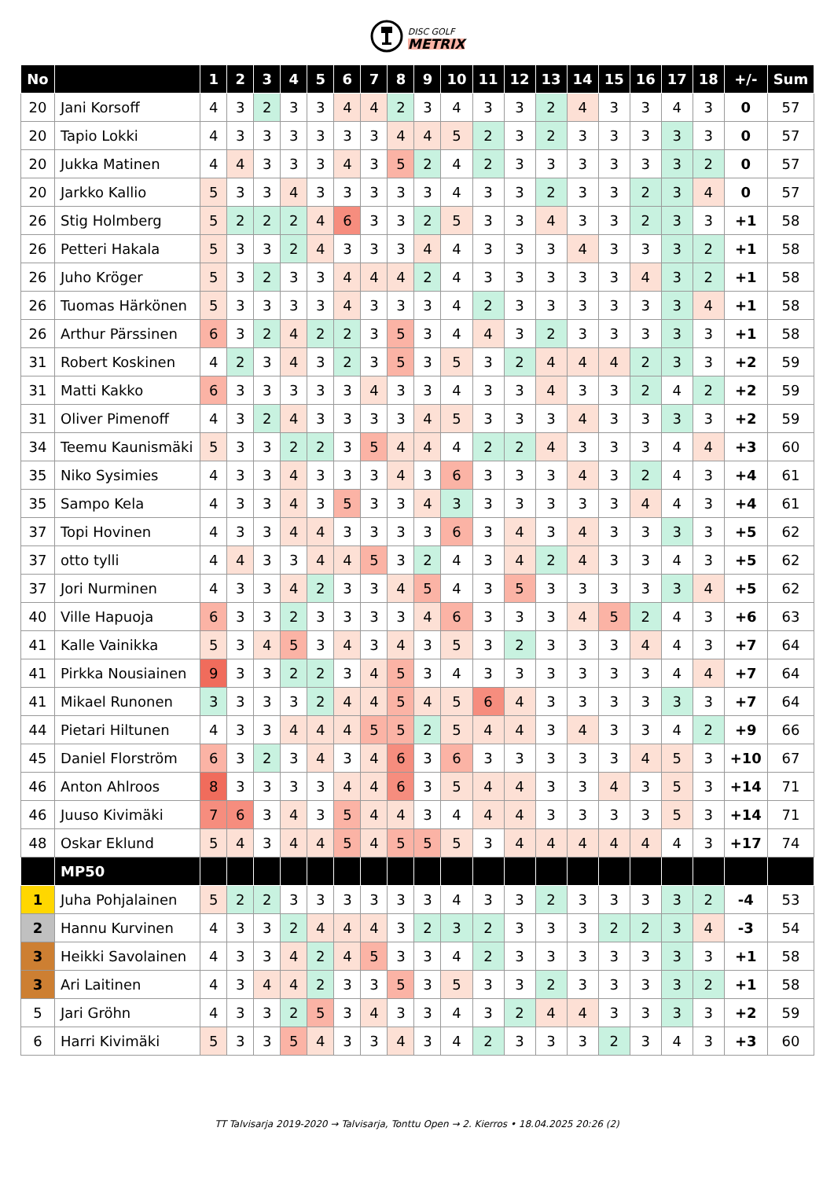DISC GOLF
METRIX
| No | | 1 | 2 | 3 | 4 | 5 | 6 | 7 | 8 | 9 | 10 | 11 | 12 | 13 | 14 | 15 | 16 | 17 | 18 | +/- | Sum |
| --- | --- | --- | --- | --- | --- | --- | --- | --- | --- | --- | --- | --- | --- | --- | --- | --- | --- | --- | --- | --- | --- |
| 20 | Jani Korsoff | 4 | 3 | 2 | 3 | 3 | 4 | 4 | 2 | 3 | 4 | 3 | 3 | 2 | 4 | 3 | 3 | 4 | 3 | 0 | 57 |
| 20 | Tapio Lokki | 4 | 3 | 3 | 3 | 3 | 3 | 3 | 4 | 4 | 5 | 2 | 3 | 2 | 3 | 3 | 3 | 3 | 3 | 0 | 57 |
| 20 | Jukka Matinen | 4 | 4 | 3 | 3 | 3 | 4 | 3 | 5 | 2 | 4 | 2 | 3 | 3 | 3 | 3 | 3 | 3 | 2 | 0 | 57 |
| 20 | Jarkko Kallio | 5 | 3 | 3 | 4 | 3 | 3 | 3 | 3 | 3 | 4 | 3 | 3 | 2 | 3 | 3 | 2 | 3 | 4 | 0 | 57 |
| 26 | Stig Holmberg | 5 | 2 | 2 | 2 | 4 | 6 | 3 | 3 | 2 | 5 | 3 | 3 | 4 | 3 | 3 | 2 | 3 | 3 | +1 | 58 |
| 26 | Petteri Hakala | 5 | 3 | 3 | 2 | 4 | 3 | 3 | 3 | 4 | 4 | 3 | 3 | 3 | 4 | 3 | 3 | 3 | 2 | +1 | 58 |
| 26 | Juho Kröger | 5 | 3 | 2 | 3 | 3 | 4 | 4 | 4 | 2 | 4 | 3 | 3 | 3 | 3 | 3 | 4 | 3 | 2 | +1 | 58 |
| 26 | Tuomas Härkönen | 5 | 3 | 3 | 3 | 3 | 4 | 3 | 3 | 3 | 4 | 2 | 3 | 3 | 3 | 3 | 3 | 3 | 4 | +1 | 58 |
| 26 | Arthur Pärssinen | 6 | 3 | 2 | 4 | 2 | 2 | 3 | 5 | 3 | 4 | 4 | 3 | 2 | 3 | 3 | 3 | 3 | 3 | +1 | 58 |
| 31 | Robert Koskinen | 4 | 2 | 3 | 4 | 3 | 2 | 3 | 5 | 3 | 5 | 3 | 2 | 4 | 4 | 4 | 2 | 3 | 3 | +2 | 59 |
| 31 | Matti Kakko | 6 | 3 | 3 | 3 | 3 | 3 | 4 | 3 | 3 | 4 | 3 | 3 | 4 | 3 | 3 | 2 | 4 | 2 | +2 | 59 |
| 31 | Oliver Pimenoff | 4 | 3 | 2 | 4 | 3 | 3 | 3 | 3 | 4 | 5 | 3 | 3 | 3 | 4 | 3 | 3 | 3 | 3 | +2 | 59 |
| 34 | Teemu Kaunismäki | 5 | 3 | 3 | 2 | 2 | 3 | 5 | 4 | 4 | 4 | 2 | 2 | 4 | 3 | 3 | 3 | 4 | 4 | +3 | 60 |
| 35 | Niko Sysimies | 4 | 3 | 3 | 4 | 3 | 3 | 3 | 4 | 3 | 6 | 3 | 3 | 3 | 4 | 3 | 2 | 4 | 3 | +4 | 61 |
| 35 | Sampo Kela | 4 | 3 | 3 | 4 | 3 | 5 | 3 | 3 | 4 | 3 | 3 | 3 | 3 | 3 | 3 | 4 | 4 | 3 | +4 | 61 |
| 37 | Topi Hovinen | 4 | 3 | 3 | 4 | 4 | 3 | 3 | 3 | 3 | 6 | 3 | 4 | 3 | 4 | 3 | 3 | 3 | 3 | +5 | 62 |
| 37 | otto tylli | 4 | 4 | 3 | 3 | 4 | 4 | 5 | 3 | 2 | 4 | 3 | 4 | 2 | 4 | 3 | 3 | 4 | 3 | +5 | 62 |
| 37 | Jori Nurminen | 4 | 3 | 3 | 4 | 2 | 3 | 3 | 4 | 5 | 4 | 3 | 5 | 3 | 3 | 3 | 3 | 3 | 4 | +5 | 62 |
| 40 | Ville Hapuoja | 6 | 3 | 3 | 2 | 3 | 3 | 3 | 3 | 4 | 6 | 3 | 3 | 3 | 4 | 5 | 2 | 4 | 3 | +6 | 63 |
| 41 | Kalle Vainikka | 5 | 3 | 4 | 5 | 3 | 4 | 3 | 4 | 3 | 5 | 3 | 2 | 3 | 3 | 3 | 4 | 4 | 3 | +7 | 64 |
| 41 | Pirkka Nousiainen | 9 | 3 | 3 | 2 | 2 | 3 | 4 | 5 | 3 | 4 | 3 | 3 | 3 | 3 | 3 | 3 | 4 | 4 | +7 | 64 |
| 41 | Mikael Runonen | 3 | 3 | 3 | 3 | 2 | 4 | 4 | 5 | 4 | 5 | 6 | 4 | 3 | 3 | 3 | 3 | 3 | 3 | +7 | 64 |
| 44 | Pietari Hiltunen | 4 | 3 | 3 | 4 | 4 | 4 | 5 | 5 | 2 | 5 | 4 | 4 | 3 | 4 | 3 | 3 | 4 | 2 | +9 | 66 |
| 45 | Daniel Florström | 6 | 3 | 2 | 3 | 4 | 3 | 4 | 6 | 3 | 6 | 3 | 3 | 3 | 3 | 3 | 4 | 5 | 3 | +10 | 67 |
| 46 | Anton Ahlroos | 8 | 3 | 3 | 3 | 3 | 4 | 4 | 6 | 3 | 5 | 4 | 4 | 3 | 3 | 4 | 3 | 5 | 3 | +14 | 71 |
| 46 | Juuso Kivimäki | 7 | 6 | 3 | 4 | 3 | 5 | 4 | 4 | 3 | 4 | 4 | 4 | 3 | 3 | 3 | 3 | 5 | 3 | +14 | 71 |
| 48 | Oskar Eklund | 5 | 4 | 3 | 4 | 4 | 5 | 4 | 5 | 5 | 5 | 3 | 4 | 4 | 4 | 4 | 4 | 4 | 3 | +17 | 74 |
| | MP50 | | | | | | | | | | | | | | | | | | | | |
| 1 | Juha Pohjalainen | 5 | 2 | 2 | 3 | 3 | 3 | 3 | 3 | 3 | 4 | 3 | 3 | 2 | 3 | 3 | 3 | 3 | 2 | -4 | 53 |
| 2 | Hannu Kurvinen | 4 | 3 | 3 | 2 | 4 | 4 | 4 | 3 | 2 | 3 | 2 | 3 | 3 | 3 | 2 | 2 | 3 | 4 | -3 | 54 |
| 3 | Heikki Savolainen | 4 | 3 | 3 | 4 | 2 | 4 | 5 | 3 | 3 | 4 | 2 | 3 | 3 | 3 | 3 | 3 | 3 | 3 | +1 | 58 |
| 3 | Ari Laitinen | 4 | 3 | 4 | 4 | 2 | 3 | 3 | 5 | 3 | 5 | 3 | 3 | 2 | 3 | 3 | 3 | 3 | 2 | +1 | 58 |
| 5 | Jari Gröhn | 4 | 3 | 3 | 2 | 5 | 3 | 4 | 3 | 3 | 4 | 3 | 2 | 4 | 4 | 3 | 3 | 3 | 3 | +2 | 59 |
| 6 | Harri Kivimäki | 5 | 3 | 3 | 5 | 4 | 3 | 3 | 4 | 3 | 4 | 2 | 3 | 3 | 3 | 2 | 3 | 4 | 3 | +3 | 60 |
TT Talvisarja 2019-2020 → Talvisarja, Tonttu Open → 2. Kierros • 18.04.2025 20:26 (2)